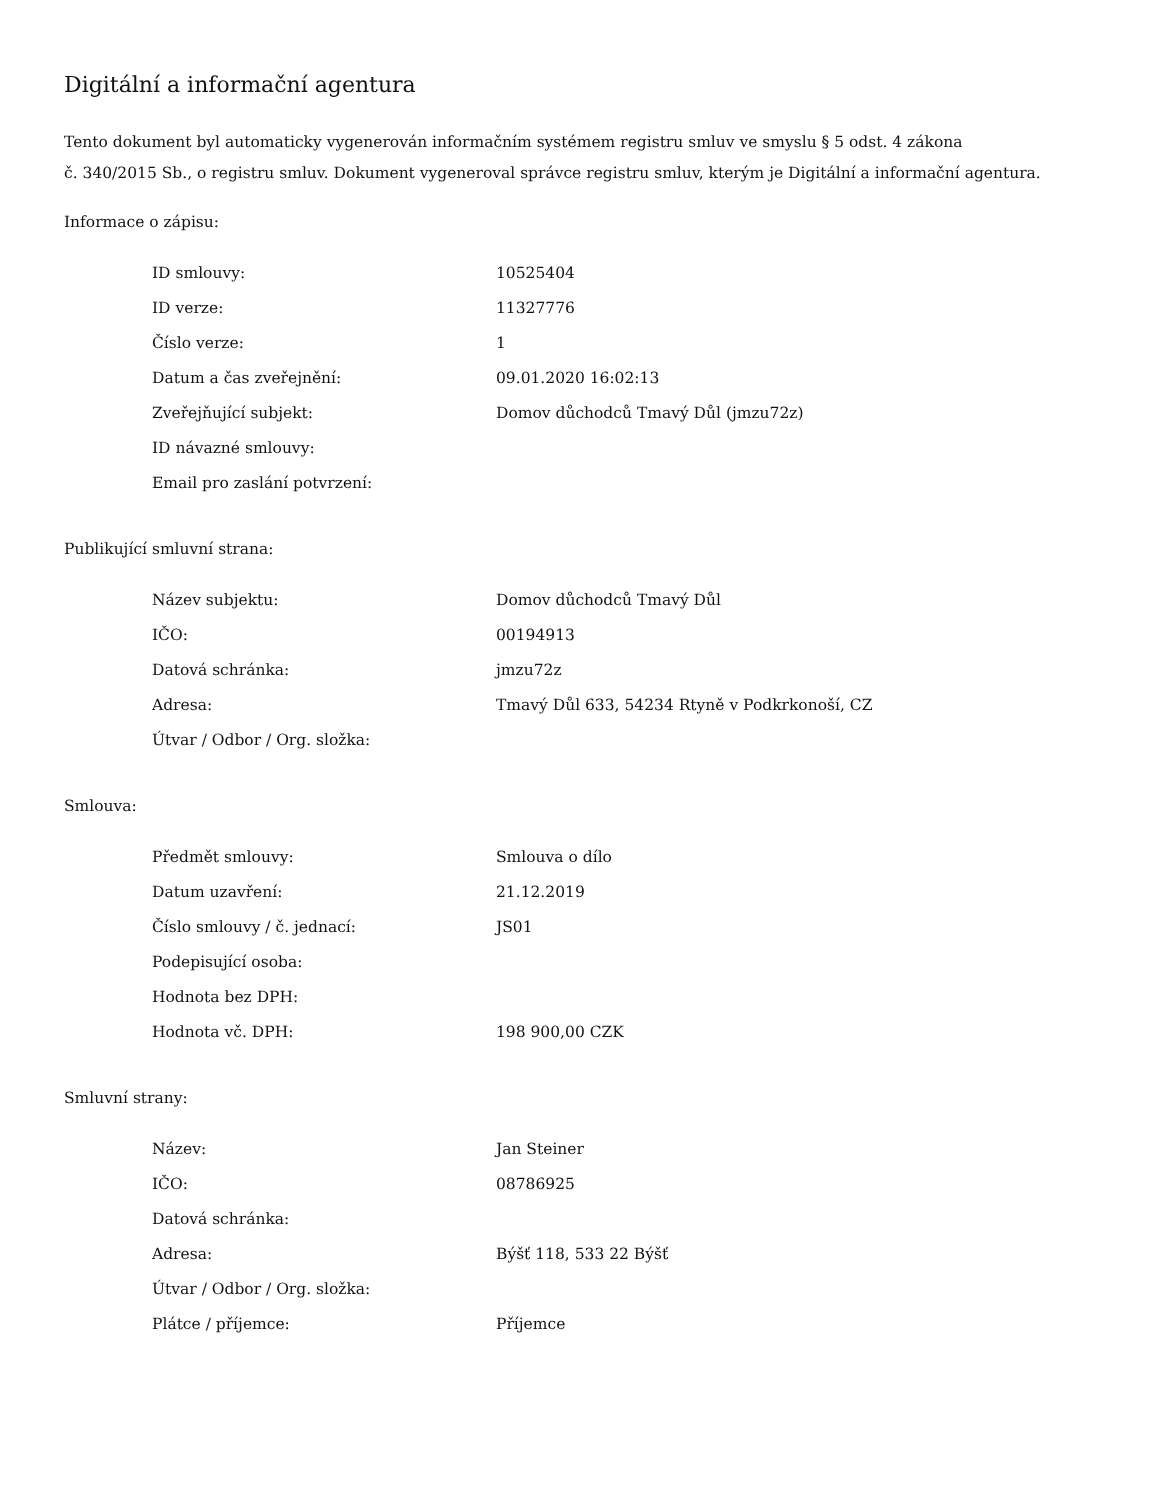Digitální a informační agentura
Tento dokument byl automaticky vygenerován informačním systémem registru smluv ve smyslu § 5 odst. 4 zákona
č. 340/2015 Sb., o registru smluv. Dokument vygeneroval správce registru smluv, kterým je Digitální a informační agentura.
Informace o zápisu:
| ID smlouvy: | 10525404 |
| ID verze: | 11327776 |
| Číslo verze: | 1 |
| Datum a čas zveřejnění: | 09.01.2020 16:02:13 |
| Zveřejňující subjekt: | Domov důchodců Tmavý Důl (jmzu72z) |
| ID návazné smlouvy: | |
| Email pro zaslání potvrzení: | |
Publikující smluvní strana:
| Název subjektu: | Domov důchodců Tmavý Důl |
| IČO: | 00194913 |
| Datová schránka: | jmzu72z |
| Adresa: | Tmavý Důl 633, 54234 Rtyně v Podkrkonoší, CZ |
| Útvar / Odbor / Org. složka: | |
Smlouva:
| Předmět smlouvy: | Smlouva o dílo |
| Datum uzavření: | 21.12.2019 |
| Číslo smlouvy / č. jednací: | JS01 |
| Podepisující osoba: | |
| Hodnota bez DPH: | |
| Hodnota vč. DPH: | 198 900,00 CZK |
Smluvní strany:
| Název: | Jan Steiner |
| IČO: | 08786925 |
| Datová schránka: | |
| Adresa: | Býšť 118, 533 22 Býšť |
| Útvar / Odbor / Org. složka: | |
| Plátce / příjemce: | Příjemce |